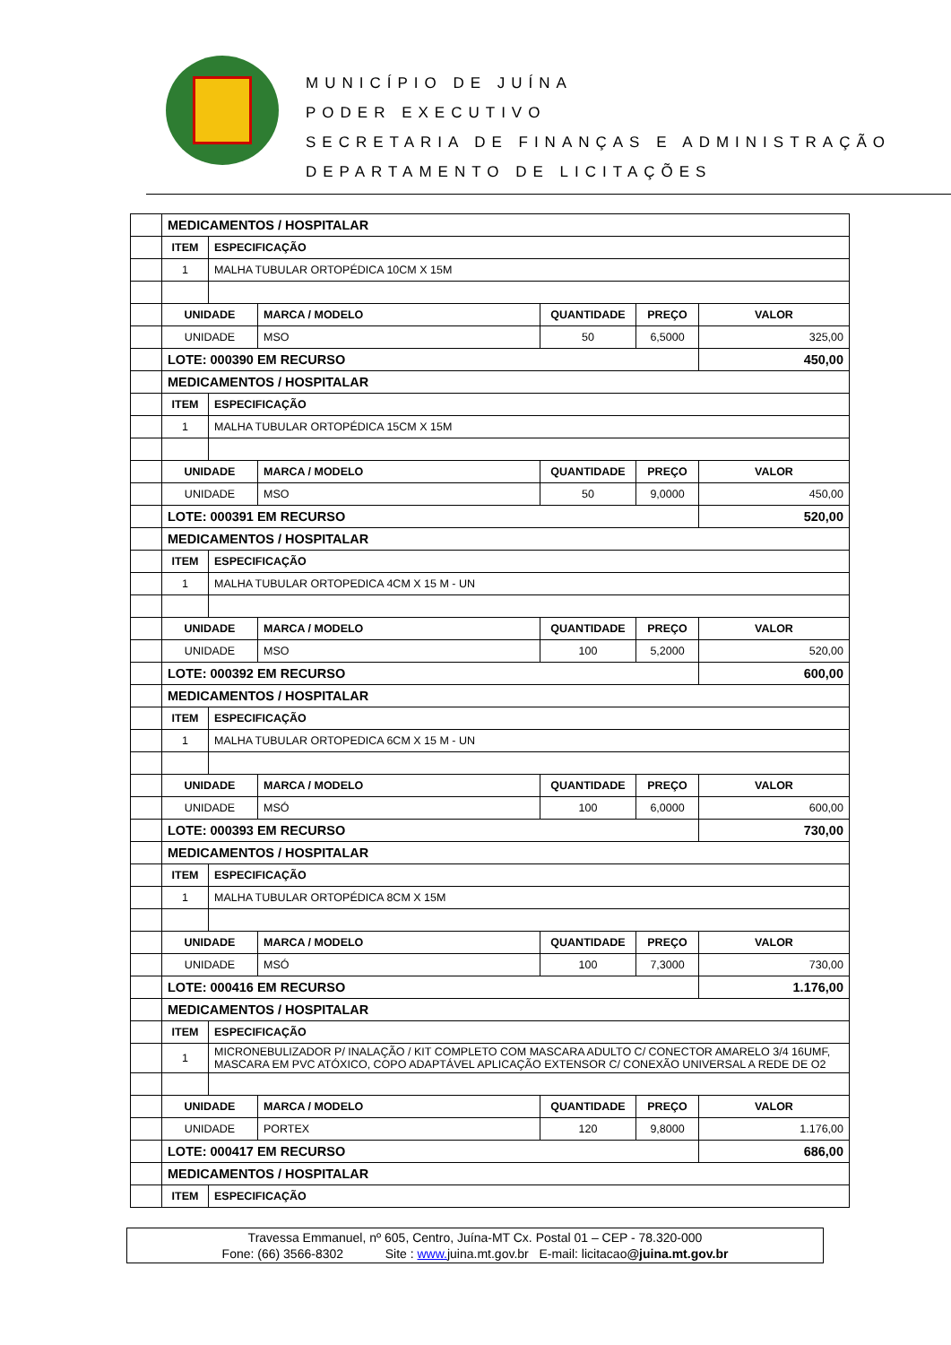MUNICÍPIO DE JUÍNA
PODER EXECUTIVO
SECRETARIA DE FINANÇAS E ADMINISTRAÇÃO
DEPARTAMENTO DE LICITAÇÕES
| | MEDICAMENTOS / HOSPITALAR | | | | | |
| | ITEM | ESPECIFICAÇÃO | | | | |
| | 1 | MALHA TUBULAR ORTOPÉDICA 10CM X 15M | | | | |
| | UNIDADE | | MARCA / MODELO | QUANTIDADE | PREÇO | VALOR |
| | UNIDADE | | MSO | 50 | 6,5000 | 325,00 |
| | LOTE: 000390 EM RECURSO | | | | | 450,00 |
| | MEDICAMENTOS / HOSPITALAR | | | | | |
| | ITEM | ESPECIFICAÇÃO | | | | |
| | 1 | MALHA TUBULAR ORTOPÉDICA 15CM X 15M | | | | |
| | UNIDADE | | MARCA / MODELO | QUANTIDADE | PREÇO | VALOR |
| | UNIDADE | | MSO | 50 | 9,0000 | 450,00 |
| | LOTE: 000391 EM RECURSO | | | | | 520,00 |
| | MEDICAMENTOS / HOSPITALAR | | | | | |
| | ITEM | ESPECIFICAÇÃO | | | | |
| | 1 | MALHA TUBULAR ORTOPEDICA 4CM X 15 M - UN | | | | |
| | UNIDADE | | MARCA / MODELO | QUANTIDADE | PREÇO | VALOR |
| | UNIDADE | | MSO | 100 | 5,2000 | 520,00 |
| | LOTE: 000392 EM RECURSO | | | | | 600,00 |
| | MEDICAMENTOS / HOSPITALAR | | | | | |
| | ITEM | ESPECIFICAÇÃO | | | | |
| | 1 | MALHA TUBULAR ORTOPEDICA 6CM X 15 M - UN | | | | |
| | UNIDADE | | MARCA / MODELO | QUANTIDADE | PREÇO | VALOR |
| | UNIDADE | | MSÓ | 100 | 6,0000 | 600,00 |
| | LOTE: 000393 EM RECURSO | | | | | 730,00 |
| | MEDICAMENTOS / HOSPITALAR | | | | | |
| | ITEM | ESPECIFICAÇÃO | | | | |
| | 1 | MALHA TUBULAR ORTOPÉDICA 8CM X 15M | | | | |
| | UNIDADE | | MARCA / MODELO | QUANTIDADE | PREÇO | VALOR |
| | UNIDADE | | MSÓ | 100 | 7,3000 | 730,00 |
| | LOTE: 000416 EM RECURSO | | | | | 1.176,00 |
| | MEDICAMENTOS / HOSPITALAR | | | | | |
| | ITEM | ESPECIFICAÇÃO | | | | |
| | 1 | MICRONEBULIZADOR P/ INALAÇÃO / KIT COMPLETO COM MASCARA ADULTO C/ CONECTOR AMARELO 3/4 16UMF, MASCARA EM PVC ATÓXICO, COPO ADAPTÁVEL APLICAÇÃO EXTENSOR C/ CONEXÃO UNIVERSAL A REDE DE O2 | | | | |
| | UNIDADE | | MARCA / MODELO | QUANTIDADE | PREÇO | VALOR |
| | UNIDADE | | PORTEX | 120 | 9,8000 | 1.176,00 |
| | LOTE: 000417 EM RECURSO | | | | | 686,00 |
| | MEDICAMENTOS / HOSPITALAR | | | | | |
| | ITEM | ESPECIFICAÇÃO | | | | |
Travessa Emmanuel, nº 605, Centro, Juína-MT Cx. Postal 01 – CEP - 78.320-000
Fone: (66) 3566-8302 Site : www. juina.mt.gov.br E-mail: licitacao@juina.mt.gov.br